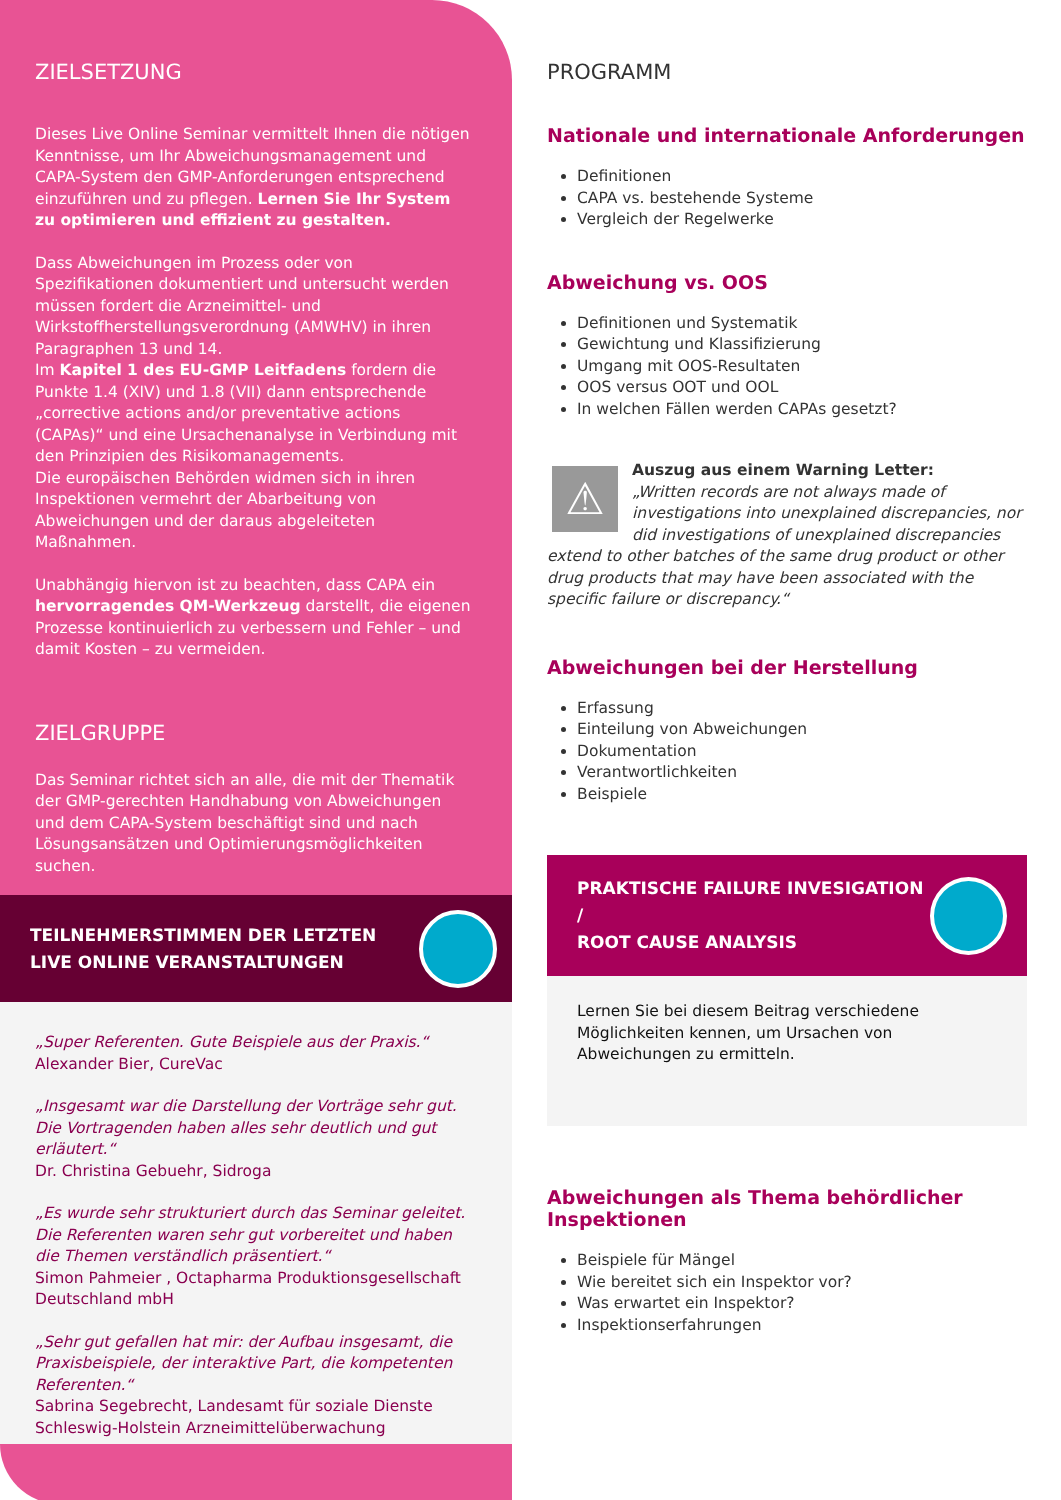ZIELSETZUNG
Dieses Live Online Seminar vermittelt Ihnen die nötigen Kenntnisse, um Ihr Abweichungsmanagement und CAPA-System den GMP-Anforderungen entsprechend einzuführen und zu pflegen. Lernen Sie Ihr System zu optimieren und effizient zu gestalten.
Dass Abweichungen im Prozess oder von Spezifikationen dokumentiert und untersucht werden müssen fordert die Arzneimittel- und Wirkstoffherstellungsverordnung (AMWHV) in ihren Paragraphen 13 und 14.
Im Kapitel 1 des EU-GMP Leitfadens fordern die Punkte 1.4 (XIV) und 1.8 (VII) dann entsprechende „corrective actions and/or preventative actions (CAPAs)“ und eine Ursachenanalyse in Verbindung mit den Prinzipien des Risikomanagements.
Die europäischen Behörden widmen sich in ihren Inspektionen vermehrt der Abarbeitung von Abweichungen und der daraus abgeleiteten Maßnahmen.
Unabhängig hiervon ist zu beachten, dass CAPA ein hervorragendes QM-Werkzeug darstellt, die eigenen Prozesse kontinuierlich zu verbessern und Fehler – und damit Kosten – zu vermeiden.
ZIELGRUPPE
Das Seminar richtet sich an alle, die mit der Thematik der GMP-gerechten Handhabung von Abweichungen und dem CAPA-System beschäftigt sind und nach Lösungsansätzen und Optimierungsmöglichkeiten suchen.
TEILNEHMERSTIMMEN DER LETZTEN
LIVE ONLINE VERANSTALTUNGEN
„Super Referenten. Gute Beispiele aus der Praxis.“
Alexander Bier, CureVac
„Insgesamt war die Darstellung der Vorträge sehr gut. Die Vortragenden haben alles sehr deutlich und gut erläutert.“
Dr. Christina Gebuehr, Sidroga
„Es wurde sehr strukturiert durch das Seminar geleitet. Die Referenten waren sehr gut vorbereitet und haben die Themen verständlich präsentiert.“
Simon Pahmeier , Octapharma Produktionsgesellschaft Deutschland mbH
„Sehr gut gefallen hat mir: der Aufbau insgesamt, die Praxisbeispiele, der interaktive Part, die kompetenten Referenten.“
Sabrina Segebrecht, Landesamt für soziale Dienste Schleswig-Holstein Arzneimittelüberwachung
PROGRAMM
Nationale und internationale Anforderungen
Definitionen
CAPA vs. bestehende Systeme
Vergleich der Regelwerke
Abweichung vs. OOS
Definitionen und Systematik
Gewichtung und Klassifizierung
Umgang mit OOS-Resultaten
OOS versus OOT und OOL
In welchen Fällen werden CAPAs gesetzt?
⚠
Auszug aus einem Warning Letter:
„Written records are not always made of investigations into unexplained discrepancies, nor did investigations of unexplained discrepancies extend to other batches of the same drug product or other drug products that may have been associated with the specific failure or discrepancy.“
Abweichungen bei der Herstellung
Erfassung
Einteilung von Abweichungen
Dokumentation
Verantwortlichkeiten
Beispiele
PRAKTISCHE FAILURE INVESIGATION /
ROOT CAUSE ANALYSIS
Lernen Sie bei diesem Beitrag verschiedene Möglichkeiten kennen, um Ursachen von Abweichungen zu ermitteln.
Abweichungen als Thema behördlicher Inspektionen
Beispiele für Mängel
Wie bereitet sich ein Inspektor vor?
Was erwartet ein Inspektor?
Inspektionserfahrungen